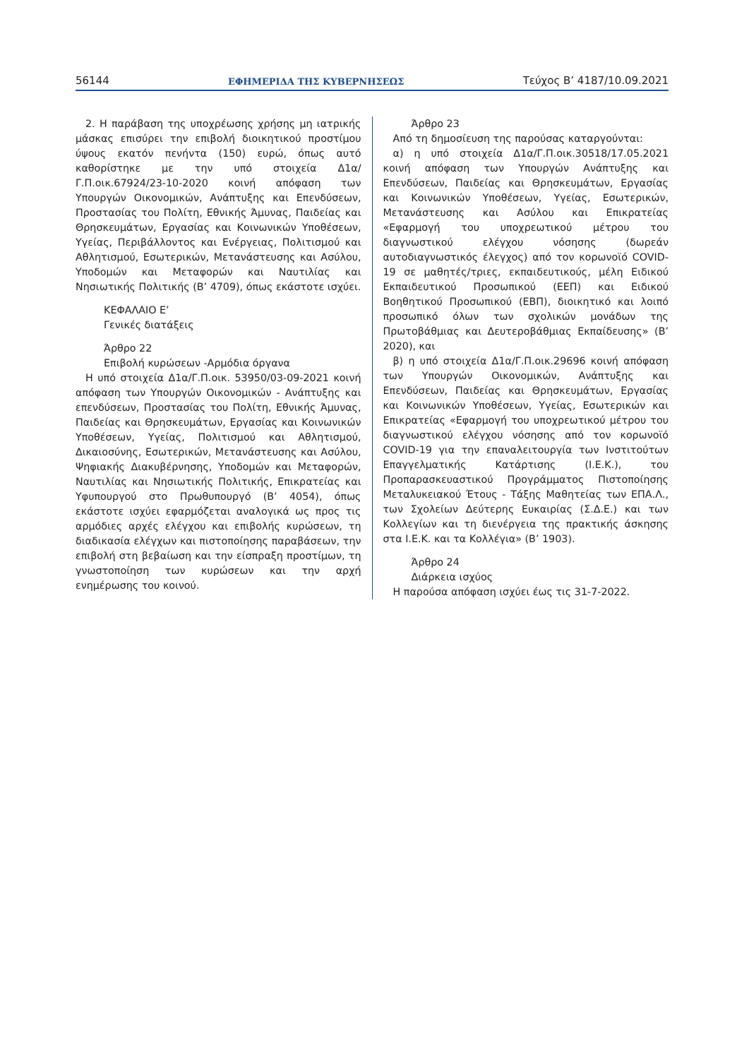56144 ΕΦΗΜΕΡΙΔΑ ΤΗΣ ΚΥΒΕΡΝΗΣΕΩΣ Τεύχος B’ 4187/10.09.2021
2. Η παράβαση της υποχρέωσης χρήσης μη ιατρικής μάσκας επισύρει την επιβολή διοικητικού προστίμου ύψους εκατόν πενήντα (150) ευρώ, όπως αυτό καθορίστηκε με την υπό στοιχεία Δ1α/Γ.Π.οικ.67924/23-10-2020 κοινή απόφαση των Υπουργών Οικονομικών, Ανάπτυξης και Επενδύσεων, Προστασίας του Πολίτη, Εθνικής Άμυνας, Παιδείας και Θρησκευμάτων, Εργασίας και Κοινωνικών Υποθέσεων, Υγείας, Περιβάλλοντος και Ενέργειας, Πολιτισμού και Αθλητισμού, Εσωτερικών, Μετανάστευσης και Ασύλου, Υποδομών και Μεταφορών και Ναυτιλίας και Νησιωτικής Πολιτικής (Β’ 4709), όπως εκάστοτε ισχύει.
ΚΕΦΑΛΑΙΟ Ε’
Γενικές διατάξεις
Άρθρο 22
Επιβολή κυρώσεων -Αρμόδια όργανα
Η υπό στοιχεία Δ1α/Γ.Π.οικ. 53950/03-09-2021 κοινή απόφαση των Υπουργών Οικονομικών - Ανάπτυξης και επενδύσεων, Προστασίας του Πολίτη, Εθνικής Άμυνας, Παιδείας και Θρησκευμάτων, Εργασίας και Κοινωνικών Υποθέσεων, Υγείας, Πολιτισμού και Αθλητισμού, Δικαιοσύνης, Εσωτερικών, Μετανάστευσης και Ασύλου, Ψηφιακής Διακυβέρνησης, Υποδομών και Μεταφορών, Ναυτιλίας και Νησιωτικής Πολιτικής, Επικρατείας και Υφυπουργού στο Πρωθυπουργό (Β’ 4054), όπως εκάστοτε ισχύει εφαρμόζεται αναλογικά ως προς τις αρμόδιες αρχές ελέγχου και επιβολής κυρώσεων, τη διαδικασία ελέγχων και πιστοποίησης παραβάσεων, την επιβολή στη βεβαίωση και την είσπραξη προστίμων, τη γνωστοποίηση των κυρώσεων και την αρχή ενημέρωσης του κοινού.
Άρθρο 23
Από τη δημοσίευση της παρούσας καταργούνται:
α) η υπό στοιχεία Δ1α/Γ.Π.οικ.30518/17.05.2021 κοινή απόφαση των Υπουργών Ανάπτυξης και Επενδύσεων, Παιδείας και Θρησκευμάτων, Εργασίας και Κοινωνικών Υποθέσεων, Υγείας, Εσωτερικών, Μετανάστευσης και Ασύλου και Επικρατείας «Εφαρμογή του υποχρεωτικού μέτρου του διαγνωστικού ελέγχου νόσησης (δωρεάν αυτοδιαγνωστικός έλεγχος) από τον κορωνοϊό COVID-19 σε μαθητές/τριες, εκπαιδευτικούς, μέλη Ειδικού Εκπαιδευτικού Προσωπικού (ΕΕΠ) και Ειδικού Βοηθητικού Προσωπικού (ΕΒΠ), διοικητικό και λοιπό προσωπικό όλων των σχολικών μονάδων της Πρωτοβάθμιας και Δευτεροβάθμιας Εκπαίδευσης» (Β’ 2020), και
β) η υπό στοιχεία Δ1α/Γ.Π.οικ.29696 κοινή απόφαση των Υπουργών Οικονομικών, Ανάπτυξης και Επενδύσεων, Παιδείας και Θρησκευμάτων, Εργασίας και Κοινωνικών Υποθέσεων, Υγείας, Εσωτερικών και Επικρατείας «Εφαρμογή του υποχρεωτικού μέτρου του διαγνωστικού ελέγχου νόσησης από τον κορωνοϊό COVID-19 για την επαναλειτουργία των Ινστιτούτων Επαγγελματικής Κατάρτισης (Ι.Ε.Κ.), του Προπαρασκευαστικού Προγράμματος Πιστοποίησης Μεταλυκειακού Έτους - Τάξης Μαθητείας των ΕΠΑ.Λ., των Σχολείων Δεύτερης Ευκαιρίας (Σ.Δ.Ε.) και των Κολλεγίων και τη διενέργεια της πρακτικής άσκησης στα Ι.Ε.Κ. και τα Κολλέγια» (Β’ 1903).
Άρθρο 24
Διάρκεια ισχύος
Η παρούσα απόφαση ισχύει έως τις 31-7-2022.